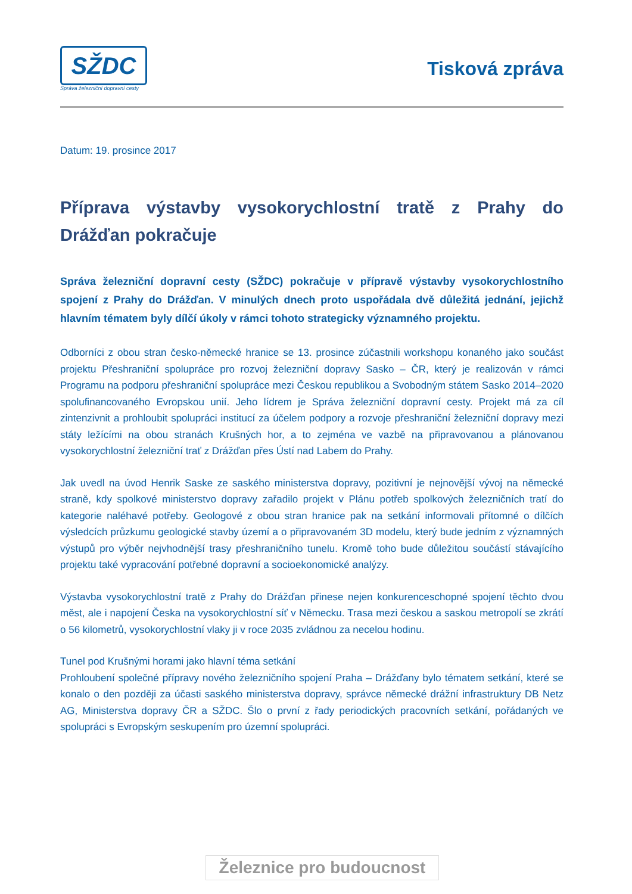SŽDC
Správa železniční dopravní cesty
Tisková zpráva
Datum: 19. prosince 2017
Příprava výstavby vysokorychlostní tratě z Prahy do Drážďan pokračuje
Správa železniční dopravní cesty (SŽDC) pokračuje v přípravě výstavby vysokorychlostního spojení z Prahy do Drážďan. V minulých dnech proto uspořádala dvě důležitá jednání, jejichž hlavním tématem byly dílčí úkoly v rámci tohoto strategicky významného projektu.
Odborníci z obou stran česko-německé hranice se 13. prosince zúčastnili workshopu konaného jako součást projektu Přeshraniční spolupráce pro rozvoj železniční dopravy Sasko – ČR, který je realizován v rámci Programu na podporu přeshraniční spolupráce mezi Českou republikou a Svobodným státem Sasko 2014–2020 spolufinancovaného Evropskou unií. Jeho lídrem je Správa železniční dopravní cesty. Projekt má za cíl zintenzivnit a prohloubit spolupráci institucí za účelem podpory a rozvoje přeshraniční železniční dopravy mezi státy ležícími na obou stranách Krušných hor, a to zejména ve vazbě na připravovanou a plánovanou vysokorychlostní železniční trať z Drážďan přes Ústí nad Labem do Prahy.
Jak uvedl na úvod Henrik Saske ze saského ministerstva dopravy, pozitivní je nejnovější vývoj na německé straně, kdy spolkové ministerstvo dopravy zařadilo projekt v Plánu potřeb spolkových železničních tratí do kategorie naléhavé potřeby. Geologové z obou stran hranice pak na setkání informovali přítomné o dílčích výsledcích průzkumu geologické stavby území a o připravovaném 3D modelu, který bude jedním z významných výstupů pro výběr nejvhodnější trasy přeshraničního tunelu. Kromě toho bude důležitou součástí stávajícího projektu také vypracování potřebné dopravní a socioekonomické analýzy.
Výstavba vysokorychlostní tratě z Prahy do Drážďan přinese nejen konkurenceschopné spojení těchto dvou měst, ale i napojení Česka na vysokorychlostní síť v Německu. Trasa mezi českou a saskou metropolí se zkrátí o 56 kilometrů, vysokorychlostní vlaky ji v roce 2035 zvládnou za necelou hodinu.
Tunel pod Krušnými horami jako hlavní téma setkání
Prohloubení společné přípravy nového železničního spojení Praha – Drážďany bylo tématem setkání, které se konalo o den později za účasti saského ministerstva dopravy, správce německé drážní infrastruktury DB Netz AG, Ministerstva dopravy ČR a SŽDC. Šlo o první z řady periodických pracovních setkání, pořádaných ve spolupráci s Evropským seskupením pro územní spolupráci.
Železnice pro budoucnost